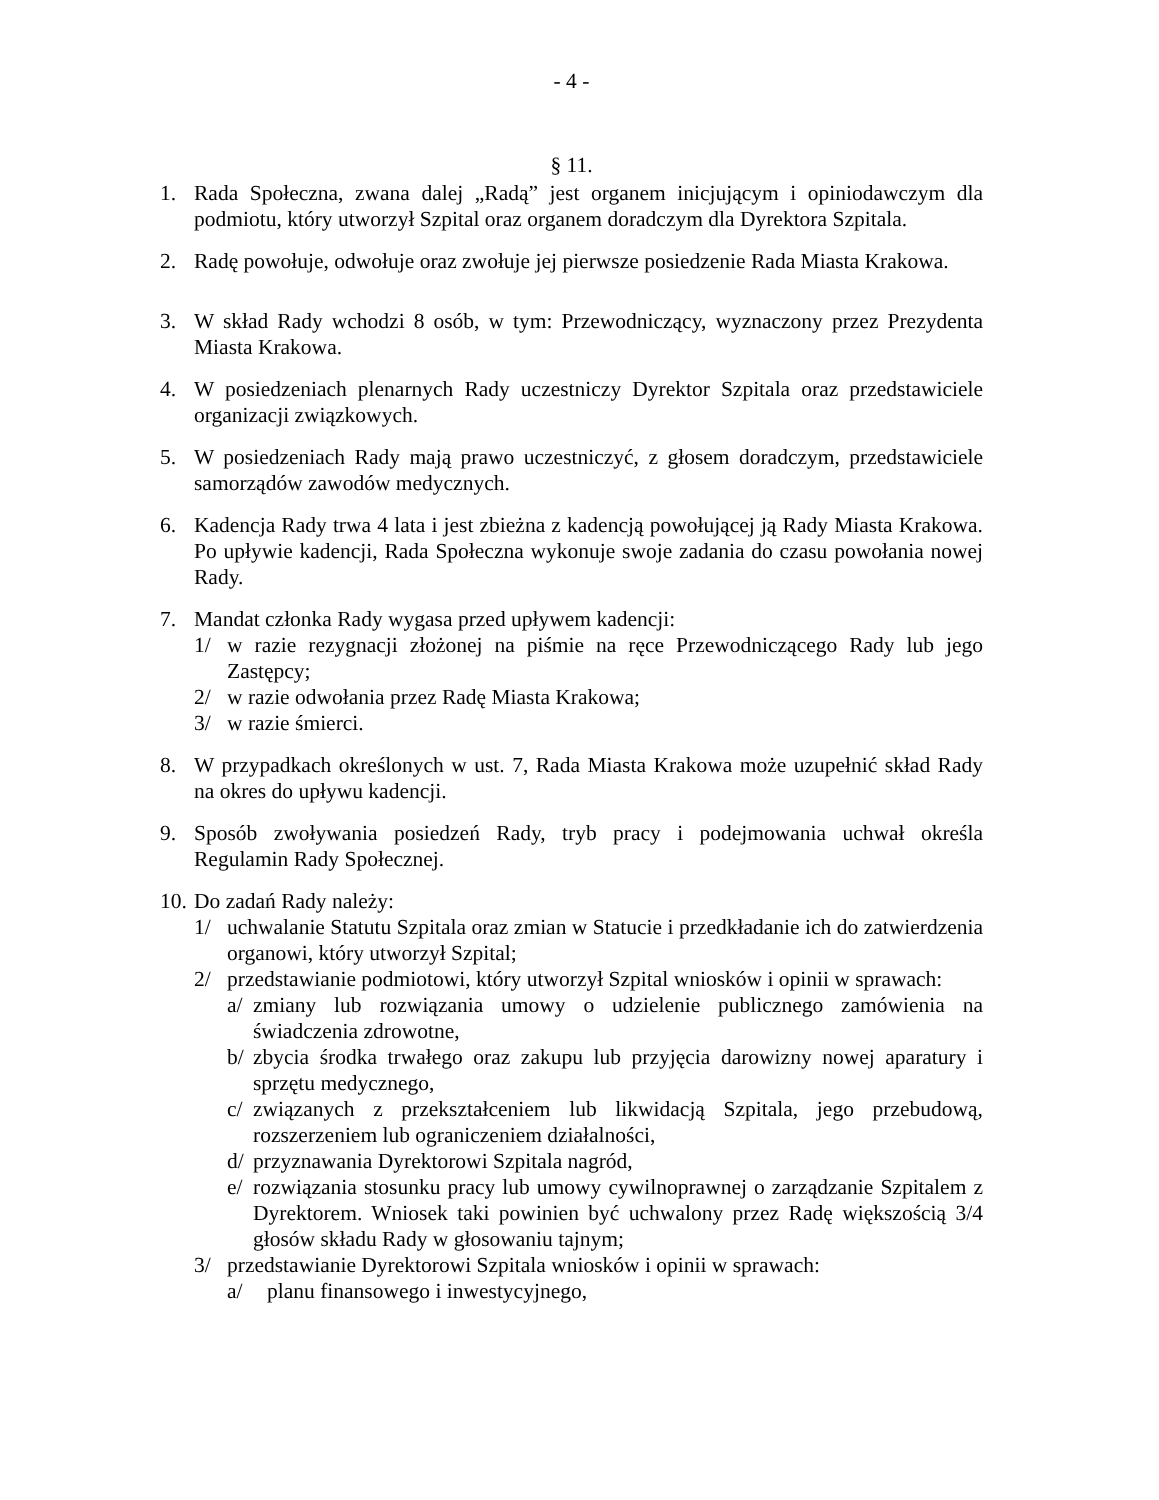- 4 -
§ 11.
1. Rada Społeczna, zwana dalej „Radą” jest organem inicjującym i opiniodawczym dla podmiotu, który utworzył Szpital oraz organem doradczym dla Dyrektora Szpitala.
2. Radę powołuje, odwołuje oraz zwołuje jej pierwsze posiedzenie Rada Miasta Krakowa.
3. W skład Rady wchodzi 8 osób, w tym: Przewodniczący, wyznaczony przez Prezydenta Miasta Krakowa.
4. W posiedzeniach plenarnych Rady uczestniczy Dyrektor Szpitala oraz przedstawiciele organizacji związkowych.
5. W posiedzeniach Rady mają prawo uczestniczyć, z głosem doradczym, przedstawiciele samorządów zawodów medycznych.
6. Kadencja Rady trwa 4 lata i jest zbieżna z kadencją powołującej ją Rady Miasta Krakowa. Po upływie kadencji, Rada Społeczna wykonuje swoje zadania do czasu powołania nowej Rady.
7. Mandat członka Rady wygasa przed upływem kadencji:
1/ w razie rezygnacji złożonej na piśmie na ręce Przewodniczącego Rady lub jego Zastępcy;
2/ w razie odwołania przez Radę Miasta Krakowa;
3/ w razie śmierci.
8. W przypadkach określonych w ust. 7, Rada Miasta Krakowa może uzupełnić skład Rady na okres do upływu kadencji.
9. Sposób zwoływania posiedzeń Rady, tryb pracy i podejmowania uchwał określa Regulamin Rady Społecznej.
10.
Do zadań Rady należy:
1/ uchwalanie Statutu Szpitala oraz zmian w Statucie i przedkładanie ich do zatwierdzenia organowi, który utworzył Szpital;
2/ przedstawianie podmiotowi, który utworzył Szpital wniosków i opinii w sprawach:
a/ zmiany lub rozwiązania umowy o udzielenie publicznego zamówienia na świadczenia zdrowotne,
b/ zbycia środka trwałego oraz zakupu lub przyjęcia darowizny nowej aparatury i sprzętu medycznego,
c/ związanych z przekształceniem lub likwidacją Szpitala, jego przebudową, rozszerzeniem lub ograniczeniem działalności,
d/ przyznawania Dyrektorowi Szpitala nagród,
e/ rozwiązania stosunku pracy lub umowy cywilnoprawnej o zarządzanie Szpitalem z Dyrektorem. Wniosek taki powinien być uchwalony przez Radę większością 3/4 głosów składu Rady w głosowaniu tajnym;
3/ przedstawianie Dyrektorowi Szpitala wniosków i opinii w sprawach:
a/ planu finansowego i inwestycyjnego,